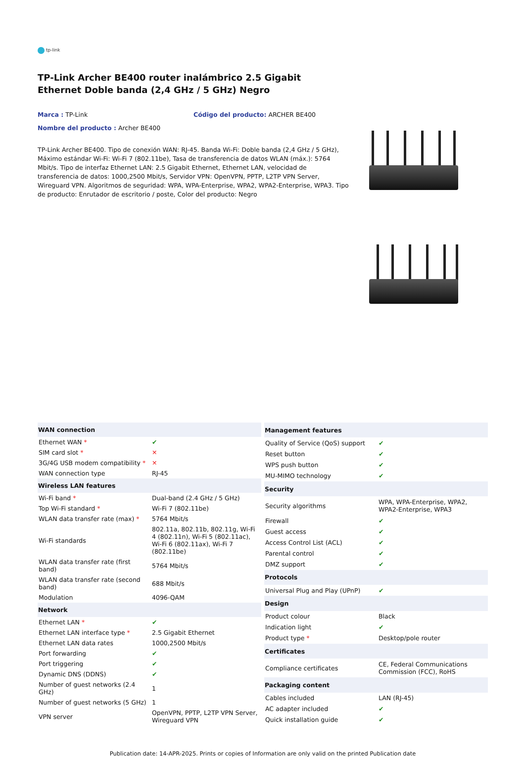tp-link
TP-Link Archer BE400 router inalámbrico 2.5 Gigabit Ethernet Doble banda (2,4 GHz / 5 GHz) Negro
Marca : TP-Link Código del producto: ARCHER BE400
Nombre del producto : Archer BE400
TP-Link Archer BE400. Tipo de conexión WAN: RJ-45. Banda Wi-Fi: Doble banda (2,4 GHz / 5 GHz), Máximo estándar Wi-Fi: Wi-Fi 7 (802.11be), Tasa de transferencia de datos WLAN (máx.): 5764 Mbit/s. Tipo de interfaz Ethernet LAN: 2.5 Gigabit Ethernet, Ethernet LAN, velocidad de transferencia de datos: 1000,2500 Mbit/s, Servidor VPN: OpenVPN, PPTP, L2TP VPN Server, Wireguard VPN. Algoritmos de seguridad: WPA, WPA-Enterprise, WPA2, WPA2-Enterprise, WPA3. Tipo de producto: Enrutador de escritorio / poste, Color del producto: Negro
| WAN connection | |
| --- | --- |
| Ethernet WAN * | ✔ |
| SIM card slot * | ✕ |
| 3G/4G USB modem compatibility * | ✕ |
| WAN connection type | RJ-45 |
| Wireless LAN features | |
| Wi-Fi band * | Dual-band (2.4 GHz / 5 GHz) |
| Top Wi-Fi standard * | Wi-Fi 7 (802.11be) |
| WLAN data transfer rate (max) * | 5764 Mbit/s |
| Wi-Fi standards | 802.11a, 802.11b, 802.11g, Wi-Fi 4 (802.11n), Wi-Fi 5 (802.11ac), Wi-Fi 6 (802.11ax), Wi-Fi 7 (802.11be) |
| WLAN data transfer rate (first band) | 5764 Mbit/s |
| WLAN data transfer rate (second band) | 688 Mbit/s |
| Modulation | 4096-QAM |
| Network | |
| Ethernet LAN * | ✔ |
| Ethernet LAN interface type * | 2.5 Gigabit Ethernet |
| Ethernet LAN data rates | 1000,2500 Mbit/s |
| Port forwarding | ✔ |
| Port triggering | ✔ |
| Dynamic DNS (DDNS) | ✔ |
| Number of guest networks (2.4 GHz) | 1 |
| Number of guest networks (5 GHz) | 1 |
| VPN server | OpenVPN, PPTP, L2TP VPN Server, Wireguard VPN |
| Management features | |
| --- | --- |
| Quality of Service (QoS) support | ✔ |
| Reset button | ✔ |
| WPS push button | ✔ |
| MU-MIMO technology | ✔ |
| Security | |
| Security algorithms | WPA, WPA-Enterprise, WPA2, WPA2-Enterprise, WPA3 |
| Firewall | ✔ |
| Guest access | ✔ |
| Access Control List (ACL) | ✔ |
| Parental control | ✔ |
| DMZ support | ✔ |
| Protocols | |
| Universal Plug and Play (UPnP) | ✔ |
| Design | |
| Product colour | Black |
| Indication light | ✔ |
| Product type * | Desktop/pole router |
| Certificates | |
| Compliance certificates | CE, Federal Communications Commission (FCC), RoHS |
| Packaging content | |
| Cables included | LAN (RJ-45) |
| AC adapter included | ✔ |
| Quick installation guide | ✔ |
Publication date: 14-APR-2025. Prints or copies of Information are only valid on the printed Publication date